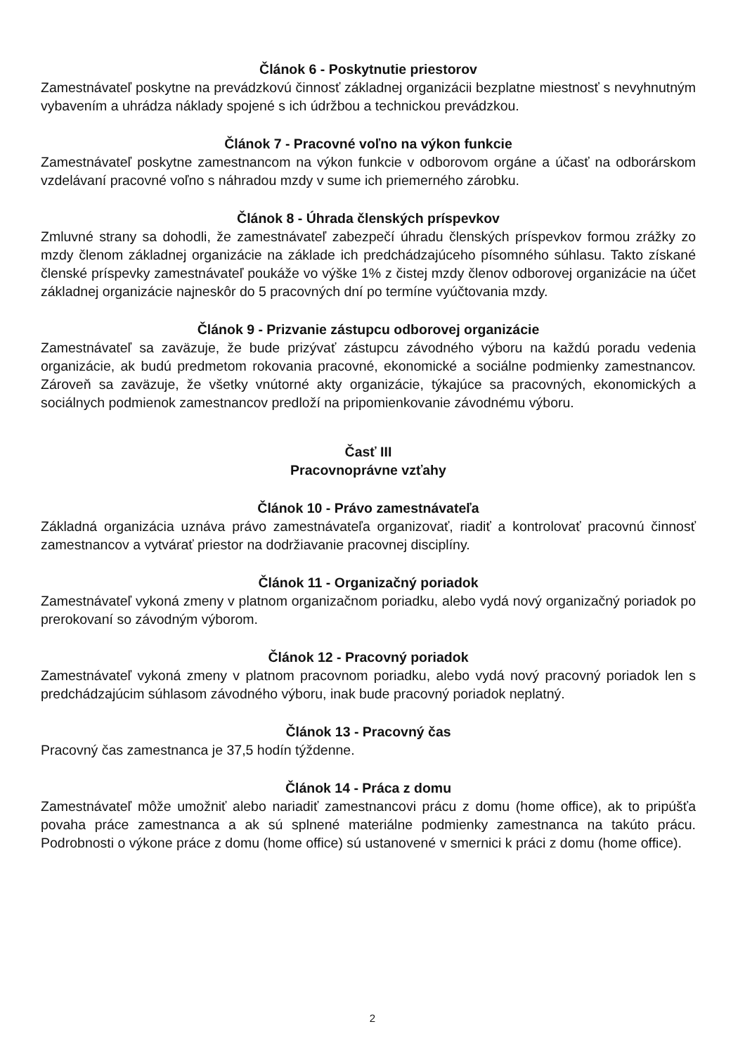Článok 6 - Poskytnutie priestorov
Zamestnávateľ poskytne na prevádzkovú činnosť základnej organizácii bezplatne miestnosť s nevyhnutným vybavením a uhrádza náklady spojené s ich údržbou a technickou prevádzkou.
Článok 7 - Pracovné voľno na výkon funkcie
Zamestnávateľ poskytne zamestnancom na výkon funkcie v odborovom orgáne a účasť na odborárskom vzdelávaní pracovné voľno s náhradou mzdy v sume ich priemerného zárobku.
Článok 8 - Úhrada členských príspevkov
Zmluvné strany sa dohodli, že zamestnávateľ zabezpečí úhradu členských príspevkov formou zrážky zo mzdy členom základnej organizácie na základe ich predchádzajúceho písomného súhlasu. Takto získané členské príspevky zamestnávateľ poukáže vo výške 1% z čistej mzdy členov odborovej organizácie na účet základnej organizácie najneskôr do 5 pracovných dní po termíne vyúčtovania mzdy.
Článok 9 - Prizvanie zástupcu odborovej organizácie
Zamestnávateľ sa zaväzuje, že bude prizývať zástupcu závodného výboru na každú poradu vedenia organizácie, ak budú predmetom rokovania pracovné, ekonomické a sociálne podmienky zamestnancov. Zároveň sa zaväzuje, že všetky vnútorné akty organizácie, týkajúce sa pracovných, ekonomických a sociálnych podmienok zamestnancov predloží na pripomienkovanie závodnému výboru.
Časť III
Pracovnoprávne vzťahy
Článok 10 - Právo zamestnávateľa
Základná organizácia uznáva právo zamestnávateľa organizovať, riadiť a kontrolovať pracovnú činnosť zamestnancov a vytvárať priestor na dodržiavanie pracovnej disciplíny.
Článok 11 - Organizačný poriadok
Zamestnávateľ vykoná zmeny v platnom organizačnom poriadku, alebo vydá nový organizačný poriadok po prerokovaní so závodným výborom.
Článok 12 - Pracovný poriadok
Zamestnávateľ vykoná zmeny v platnom pracovnom poriadku, alebo vydá nový pracovný poriadok len s predchádzajúcim súhlasom závodného výboru, inak bude pracovný poriadok neplatný.
Článok 13 - Pracovný čas
Pracovný čas zamestnanca je 37,5 hodín týždenne.
Článok 14 - Práca z domu
Zamestnávateľ môže umožniť alebo nariadiť zamestnancovi prácu z domu (home office), ak to pripúšťa povaha práce zamestnanca a ak sú splnené materiálne podmienky zamestnanca na takúto prácu. Podrobnosti o výkone práce z domu (home office) sú ustanovené v smernici k práci z domu (home office).
2